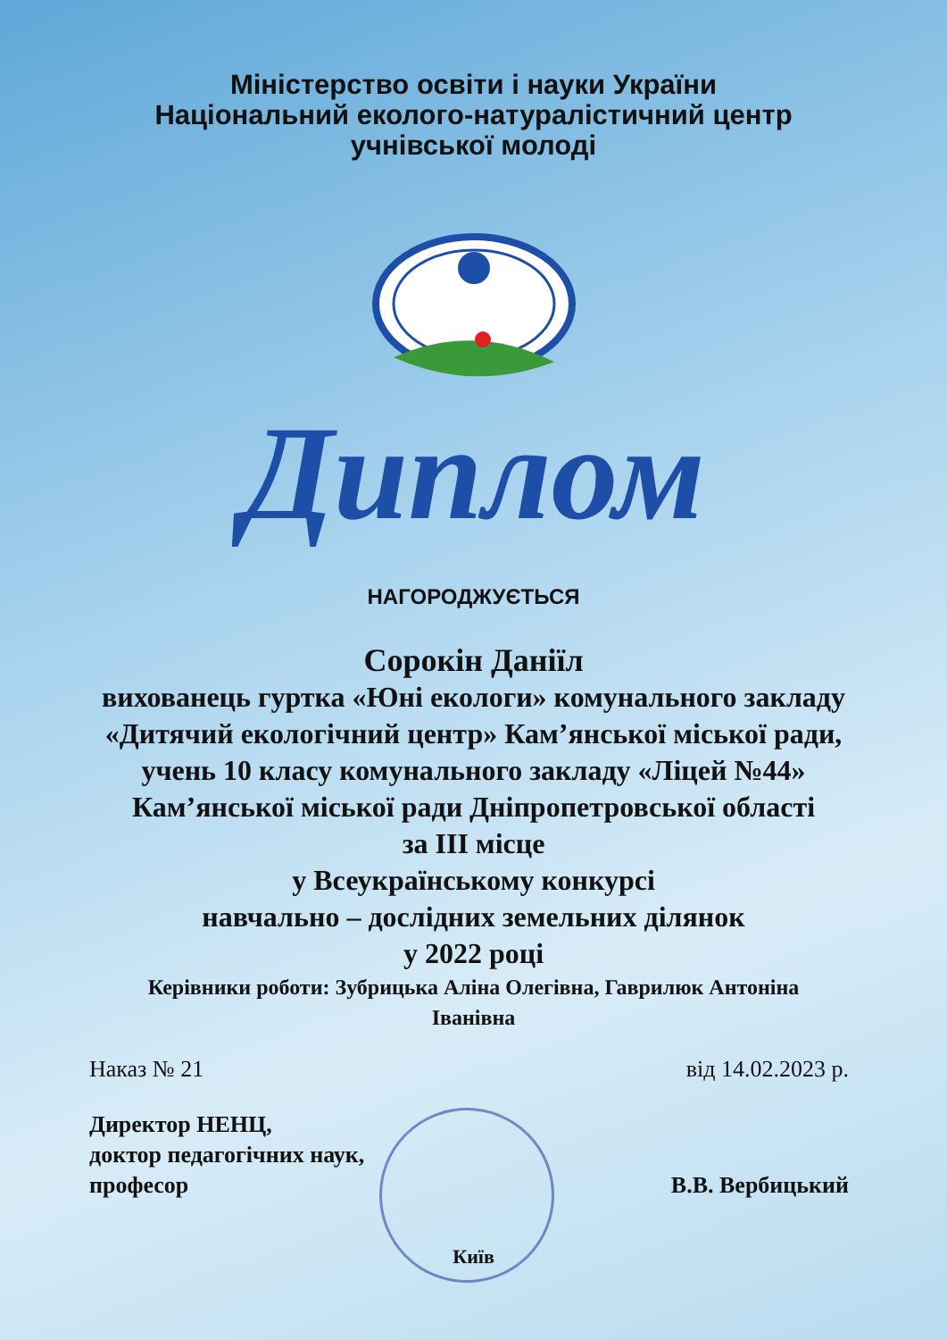Міністерство освіти і науки України
Національний еколого-натуралістичний центр
учнівської молоді
Диплом
НАГОРОДЖУЄТЬСЯ
Сорокін Даніїл
вихованець гуртка «Юні екологи» комунального закладу «Дитячий екологічний центр» Кам’янської міської ради, учень 10 класу комунального закладу «Ліцей №44» Кам’янської міської ради Дніпропетровської області
за III місце
у Всеукраїнському конкурсі
навчально – дослідних земельних ділянок
у 2022 році
Керівники роботи: Зубрицька Аліна Олегівна, Гаврилюк Антоніна Іванівна
Наказ № 21 від 14.02.2023 р.
Директор НЕНЦ,
доктор педагогічних наук,
професор
В.В. Вербицький
Київ